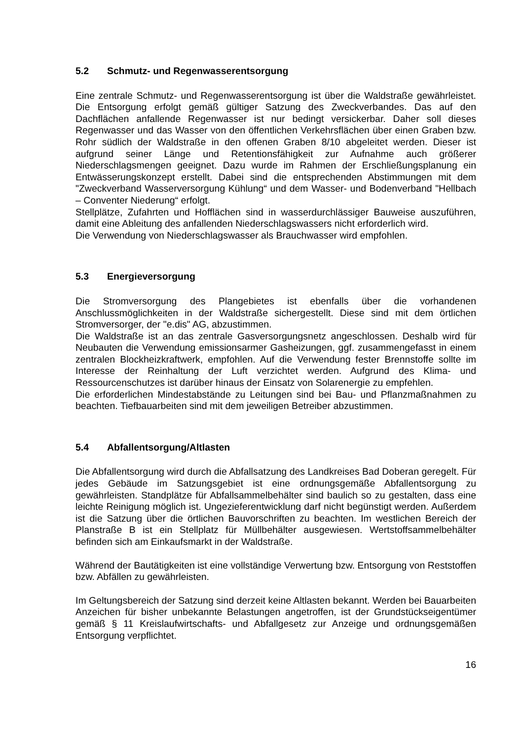5.2 Schmutz- und Regenwasserentsorgung
Eine zentrale Schmutz- und Regenwasserentsorgung ist über die Waldstraße gewährleistet. Die Entsorgung erfolgt gemäß gültiger Satzung des Zweckverbandes. Das auf den Dachflächen anfallende Regenwasser ist nur bedingt versickerbar. Daher soll dieses Regenwasser und das Wasser von den öffentlichen Verkehrsflächen über einen Graben bzw. Rohr südlich der Waldstraße in den offenen Graben 8/10 abgeleitet werden. Dieser ist aufgrund seiner Länge und Retentionsfähigkeit zur Aufnahme auch größerer Niederschlagsmengen geeignet. Dazu wurde im Rahmen der Erschließungsplanung ein Entwässerungskonzept erstellt. Dabei sind die entsprechenden Abstimmungen mit dem "Zweckverband Wasserversorgung Kühlung“ und dem Wasser- und Bodenverband "Hellbach – Conventer Niederung“ erfolgt.
Stellplätze, Zufahrten und Hofflächen sind in wasserdurchlässiger Bauweise auszuführen, damit eine Ableitung des anfallenden Niederschlagswassers nicht erforderlich wird.
Die Verwendung von Niederschlagswasser als Brauchwasser wird empfohlen.
5.3 Energieversorgung
Die Stromversorgung des Plangebietes ist ebenfalls über die vorhandenen Anschlussmöglichkeiten in der Waldstraße sichergestellt. Diese sind mit dem örtlichen Stromversorger, der "e.dis" AG, abzustimmen.
Die Waldstraße ist an das zentrale Gasversorgungsnetz angeschlossen. Deshalb wird für Neubauten die Verwendung emissionsarmer Gasheizungen, ggf. zusammengefasst in einem zentralen Blockheizkraftwerk, empfohlen. Auf die Verwendung fester Brennstoffe sollte im Interesse der Reinhaltung der Luft verzichtet werden. Aufgrund des Klima- und Ressourcenschutzes ist darüber hinaus der Einsatz von Solarenergie zu empfehlen.
Die erforderlichen Mindestabstände zu Leitungen sind bei Bau- und Pflanzmaßnahmen zu beachten. Tiefbauarbeiten sind mit dem jeweiligen Betreiber abzustimmen.
5.4 Abfallentsorgung/Altlasten
Die Abfallentsorgung wird durch die Abfallsatzung des Landkreises Bad Doberan geregelt. Für jedes Gebäude im Satzungsgebiet ist eine ordnungsgemäße Abfallentsorgung zu gewährleisten. Standplätze für Abfallsammelbehälter sind baulich so zu gestalten, dass eine leichte Reinigung möglich ist. Ungezieferentwicklung darf nicht begünstigt werden. Außerdem ist die Satzung über die örtlichen Bauvorschriften zu beachten. Im westlichen Bereich der Planstraße B ist ein Stellplatz für Müllbehälter ausgewiesen. Wertstoffsammelbehälter befinden sich am Einkaufsmarkt in der Waldstraße.
Während der Bautätigkeiten ist eine vollständige Verwertung bzw. Entsorgung von Reststoffen bzw. Abfällen zu gewährleisten.
Im Geltungsbereich der Satzung sind derzeit keine Altlasten bekannt. Werden bei Bauarbeiten Anzeichen für bisher unbekannte Belastungen angetroffen, ist der Grundstückseigentümer gemäß § 11 Kreislaufwirtschafts- und Abfallgesetz zur Anzeige und ordnungsgemäßen Entsorgung verpflichtet.
16